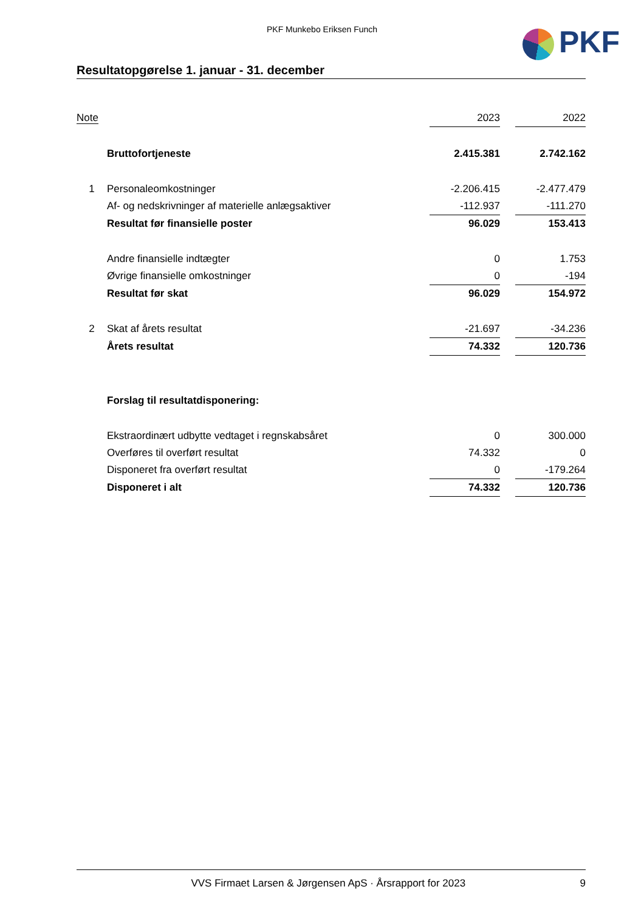PKF Munkebo Eriksen Funch
PKF
Resultatopgørelse 1. januar - 31. december
| Note | | 2023 | | 2022 |
| --- | --- | --- | --- | --- |
| | Bruttofortjeneste | 2.415.381 | | 2.742.162 |
| 1 | Personaleomkostninger | -2.206.415 | | -2.477.479 |
| | Af- og nedskrivninger af materielle anlægsaktiver | -112.937 | | -111.270 |
| | Resultat før finansielle poster | 96.029 | | 153.413 |
| | Andre finansielle indtægter | 0 | | 1.753 |
| | Øvrige finansielle omkostninger | 0 | | -194 |
| | Resultat før skat | 96.029 | | 154.972 |
| 2 | Skat af årets resultat | -21.697 | | -34.236 |
| | Årets resultat | 74.332 | | 120.736 |
| | Forslag til resultatdisponering: | | | |
| | Ekstraordinært udbytte vedtaget i regnskabsåret | 0 | | 300.000 |
| | Overføres til overført resultat | 74.332 | | 0 |
| | Disponeret fra overført resultat | 0 | | -179.264 |
| | Disponeret i alt | 74.332 | | 120.736 |
VVS Firmaet Larsen & Jørgensen ApS · Årsrapport for 2023
9